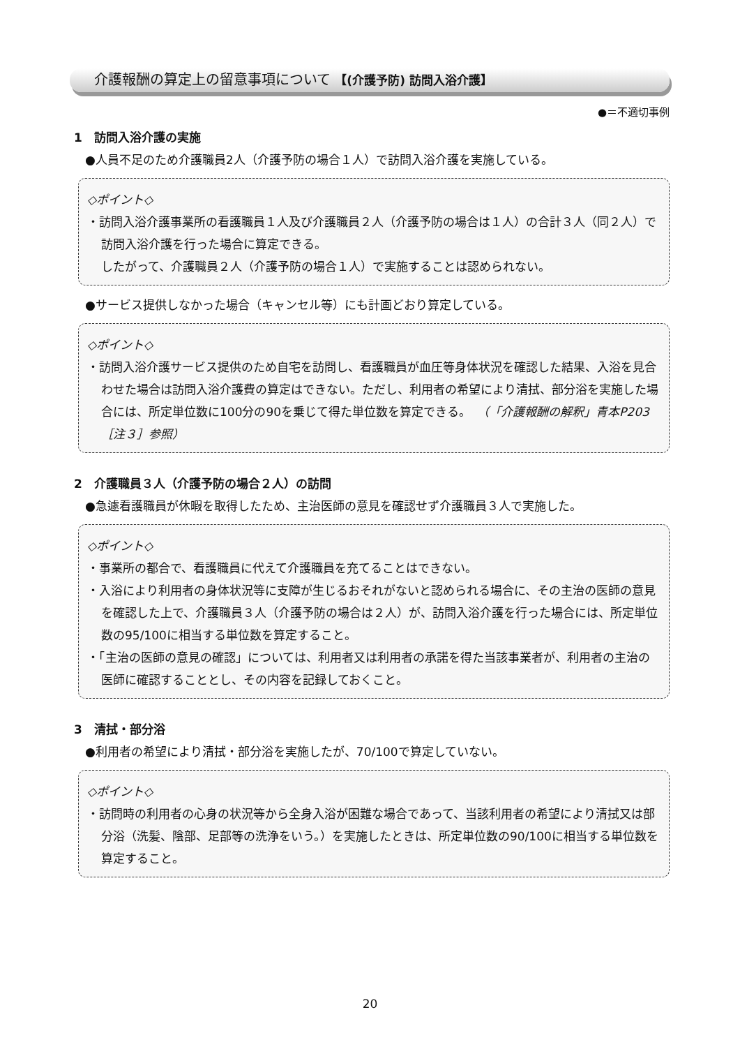介護報酬の算定上の留意事項について 【(介護予防) 訪問入浴介護】
●＝不適切事例
1　訪問入浴介護の実施
●人員不足のため介護職員2人（介護予防の場合１人）で訪問入浴介護を実施している。
◇ポイント◇
・訪問入浴介護事業所の看護職員１人及び介護職員２人（介護予防の場合は１人）の合計３人（同２人）で訪問入浴介護を行った場合に算定できる。
したがって、介護職員２人（介護予防の場合１人）で実施することは認められない。
●サービス提供しなかった場合（キャンセル等）にも計画どおり算定している。
◇ポイント◇
・訪問入浴介護サービス提供のため自宅を訪問し、看護職員が血圧等身体状況を確認した結果、入浴を見合わせた場合は訪問入浴介護費の算定はできない。ただし、利用者の希望により清拭、部分浴を実施した場合には、所定単位数に100分の90を乗じて得た単位数を算定できる。　（「介護報酬の解釈」青本P203［注３］参照）
2　介護職員３人（介護予防の場合２人）の訪問
●急遽看護職員が休暇を取得したため、主治医師の意見を確認せず介護職員３人で実施した。
◇ポイント◇
・事業所の都合で、看護職員に代えて介護職員を充てることはできない。
・入浴により利用者の身体状況等に支障が生じるおそれがないと認められる場合に、その主治の医師の意見を確認した上で、介護職員３人（介護予防の場合は２人）が、訪問入浴介護を行った場合には、所定単位数の95/100に相当する単位数を算定すること。
・「主治の医師の意見の確認」については、利用者又は利用者の承諾を得た当該事業者が、利用者の主治の医師に確認することとし、その内容を記録しておくこと。
3　清拭・部分浴
●利用者の希望により清拭・部分浴を実施したが、70/100で算定していない。
◇ポイント◇
・訪問時の利用者の心身の状況等から全身入浴が困難な場合であって、当該利用者の希望により清拭又は部分浴（洗髪、陰部、足部等の洗浄をいう。）を実施したときは、所定単位数の90/100に相当する単位数を算定すること。
20